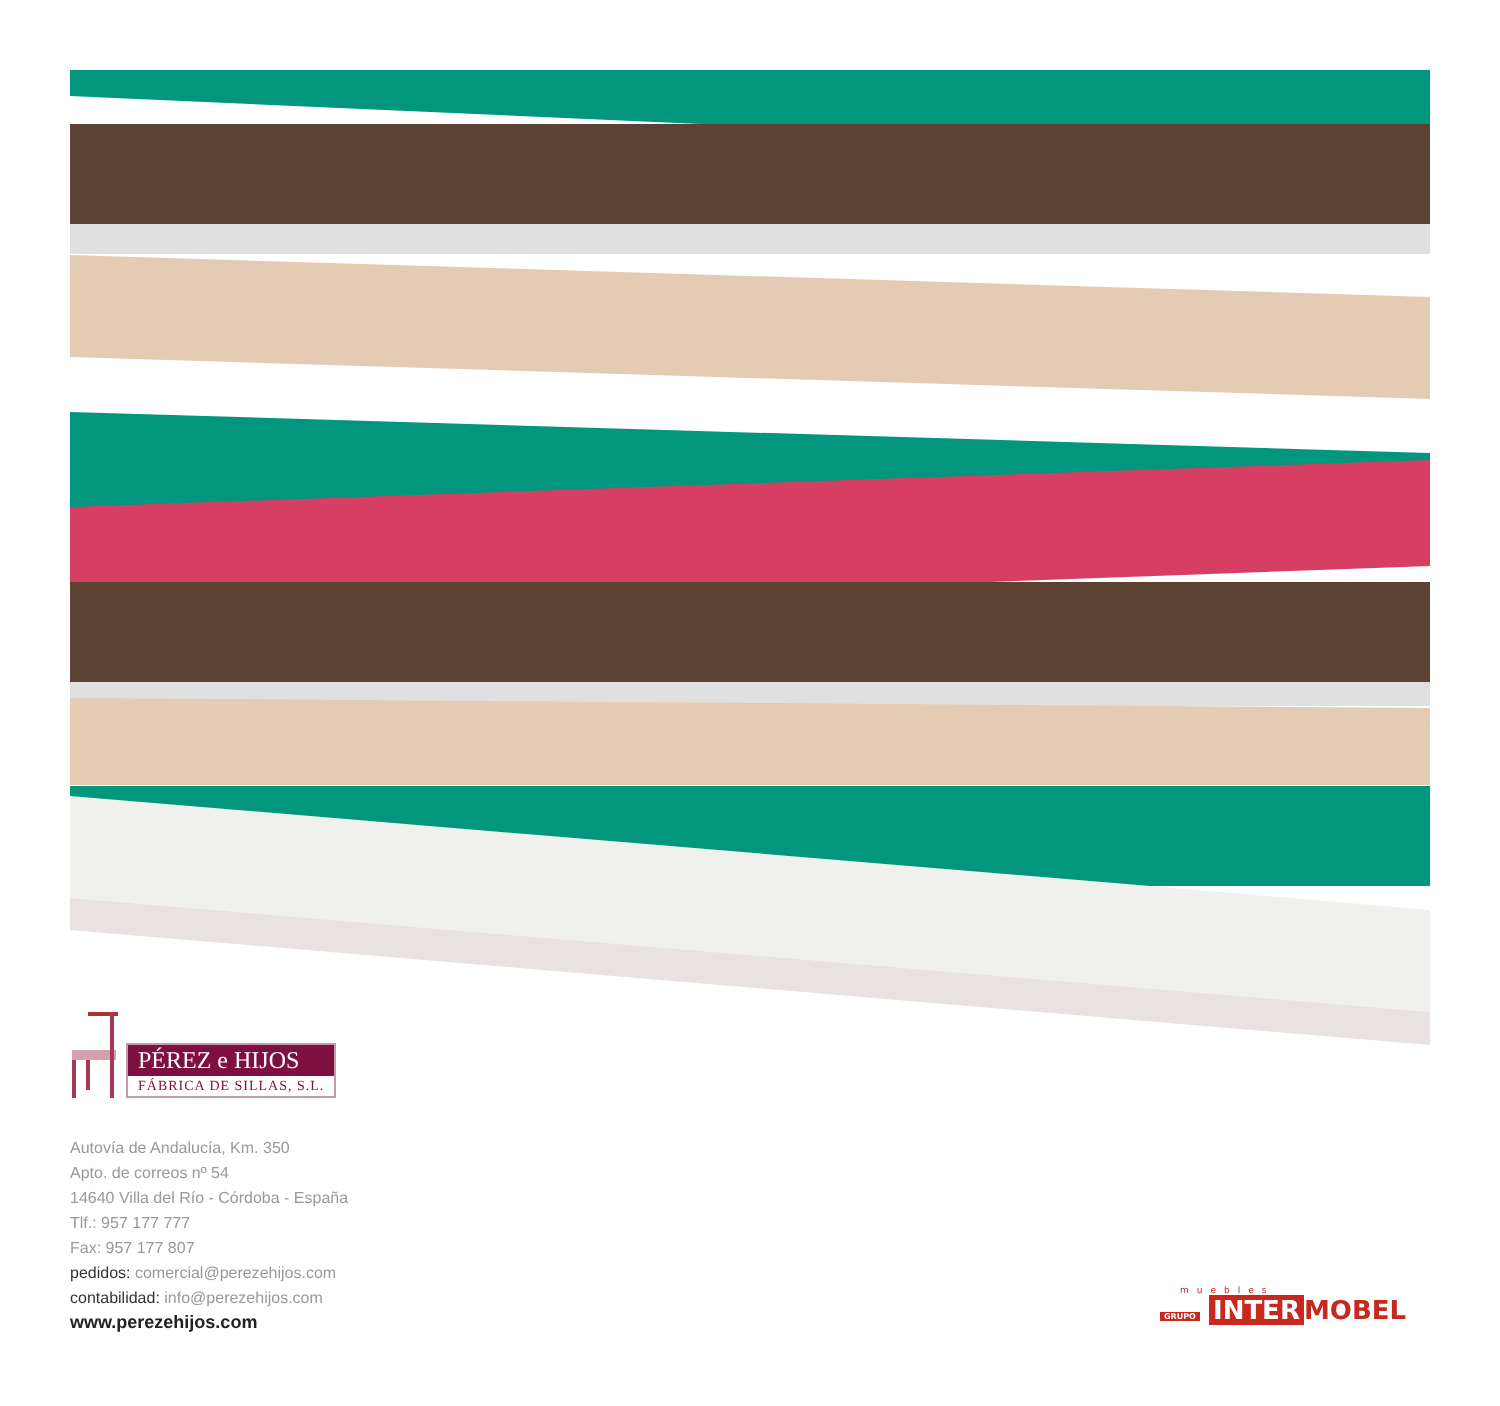PÉREZ e HIJOS
FÁBRICA DE SILLAS, S.L.
Autovía de Andalucía, Km. 350
Apto. de correos nº 54
14640 Villa del Río - Córdoba - España
Tlf.: 957 177 777
Fax: 957 177 807
pedidos: comercial@perezehijos.com
contabilidad: info@perezehijos.com
www.perezehijos.com
muebles
GRUPO INTER MOBEL